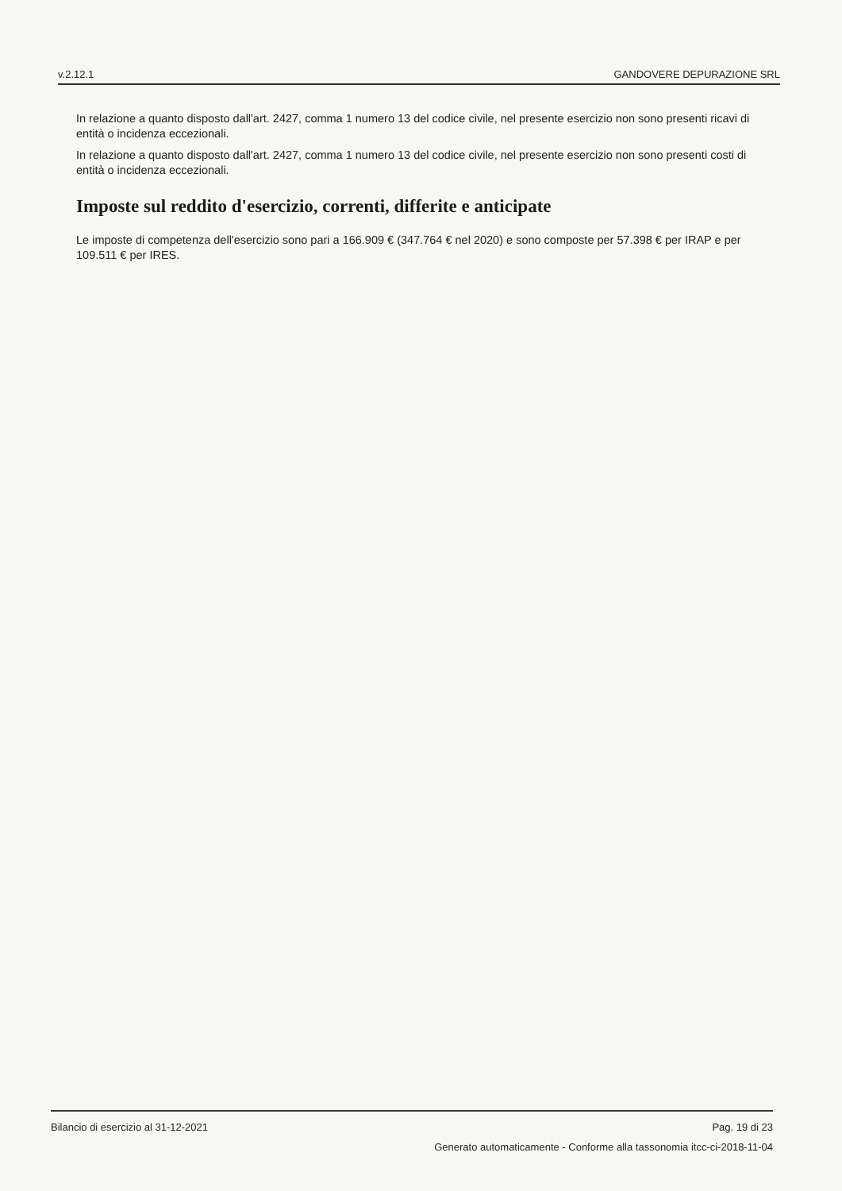v.2.12.1 GANDOVERE DEPURAZIONE SRL
In relazione a quanto disposto dall'art. 2427, comma 1 numero 13 del codice civile, nel presente esercizio non sono presenti ricavi di entità o incidenza eccezionali.
In relazione a quanto disposto dall'art. 2427, comma 1 numero 13 del codice civile, nel presente esercizio non sono presenti costi di entità o incidenza eccezionali.
Imposte sul reddito d'esercizio, correnti, differite e anticipate
Le imposte di competenza dell'esercizio sono pari a 166.909 € (347.764 € nel 2020) e sono composte per 57.398 € per IRAP e per 109.511 € per IRES.
Bilancio di esercizio al 31-12-2021 Pag. 19 di 23
Generato automaticamente - Conforme alla tassonomia itcc-ci-2018-11-04